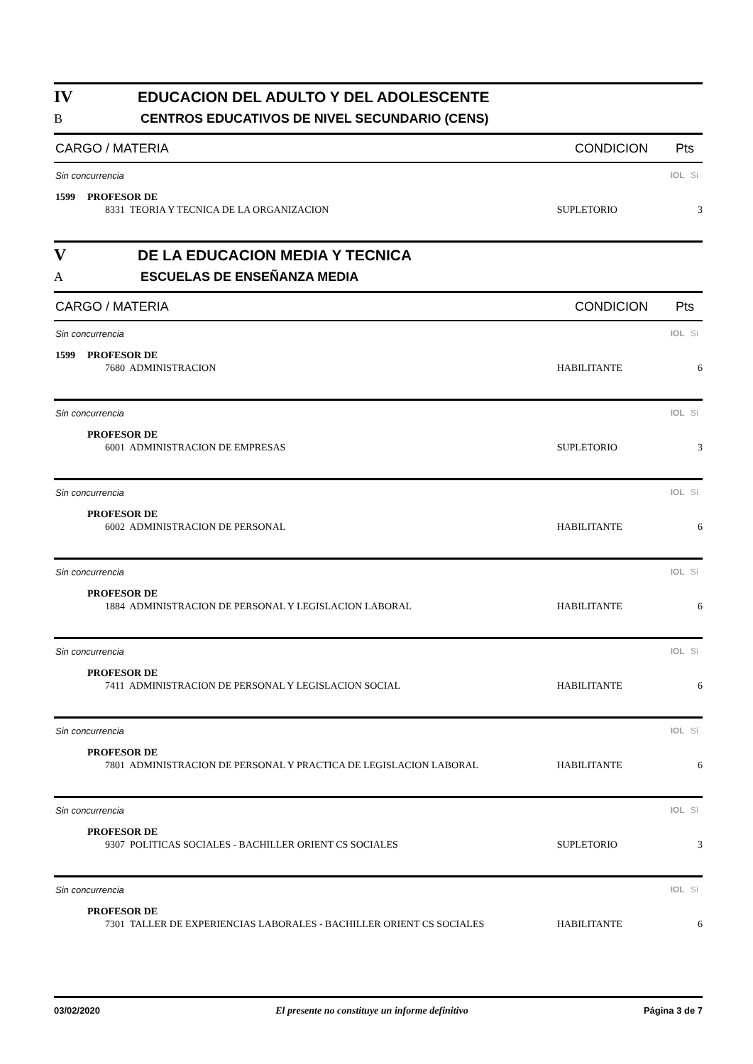IV EDUCACION DEL ADULTO Y DEL ADOLESCENTE
B CENTROS EDUCATIVOS DE NIVEL SECUNDARIO (CENS)
CARGO / MATERIA CONDICION Pts
Sin concurrencia IOL Sí
1599 PROFESOR DE
8331 TEORIA Y TECNICA DE LA ORGANIZACION SUPLETORIO 3
V DE LA EDUCACION MEDIA Y TECNICA
A ESCUELAS DE ENSEÑANZA MEDIA
CARGO / MATERIA CONDICION Pts
Sin concurrencia IOL Sí
1599 PROFESOR DE
7680 ADMINISTRACION HABILITANTE 6
Sin concurrencia IOL Sí
PROFESOR DE
6001 ADMINISTRACION DE EMPRESAS SUPLETORIO 3
Sin concurrencia IOL Sí
PROFESOR DE
6002 ADMINISTRACION DE PERSONAL HABILITANTE 6
Sin concurrencia IOL Sí
PROFESOR DE
1884 ADMINISTRACION DE PERSONAL Y LEGISLACION LABORAL HABILITANTE 6
Sin concurrencia IOL Sí
PROFESOR DE
7411 ADMINISTRACION DE PERSONAL Y LEGISLACION SOCIAL HABILITANTE 6
Sin concurrencia IOL Sí
PROFESOR DE
7801 ADMINISTRACION DE PERSONAL Y PRACTICA DE LEGISLACION LABORAL HABILITANTE 6
Sin concurrencia IOL Sí
PROFESOR DE
9307 POLITICAS SOCIALES - BACHILLER ORIENT CS SOCIALES SUPLETORIO 3
Sin concurrencia IOL Sí
PROFESOR DE
7301 TALLER DE EXPERIENCIAS LABORALES - BACHILLER ORIENT CS SOCIALES HABILITANTE 6
03/02/2020 El presente no constituye un informe definitivo Página 3 de 7